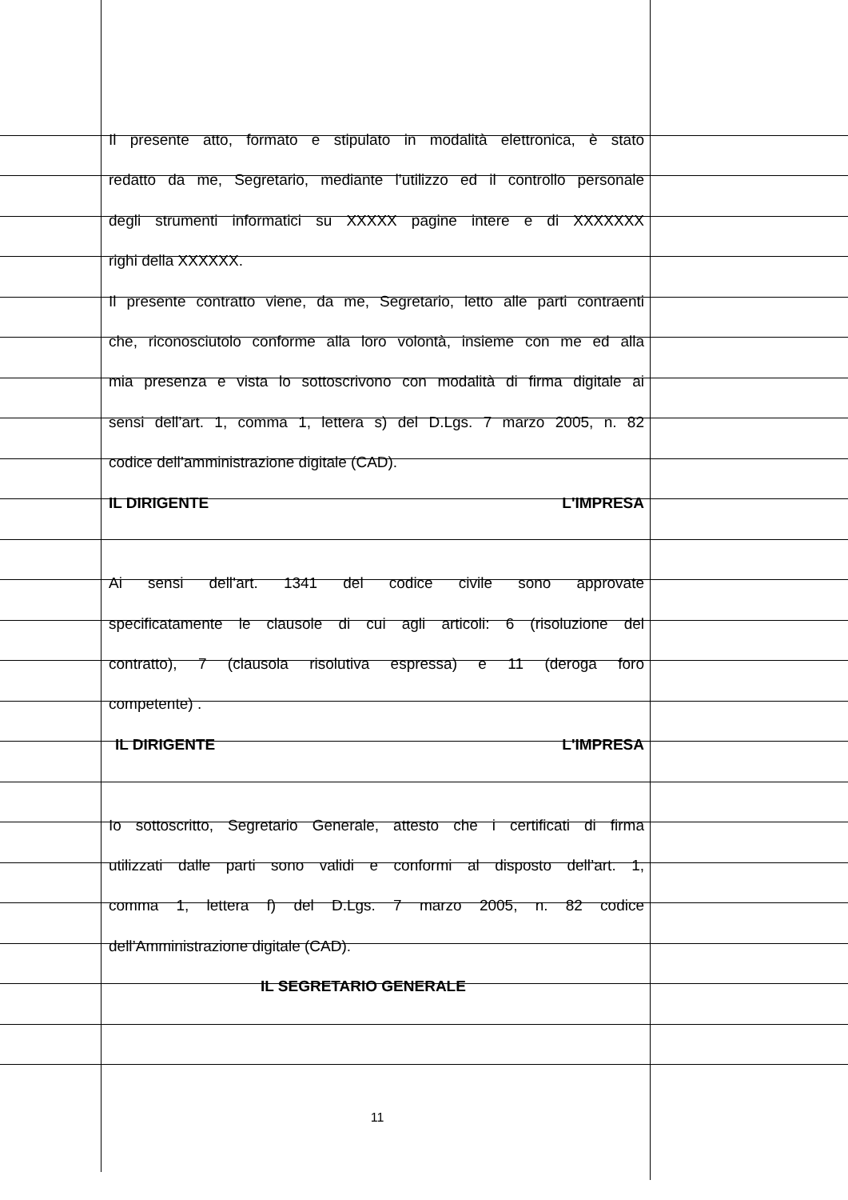Il presente atto, formato e stipulato in modalità elettronica, è stato
redatto da me, Segretario, mediante l’utilizzo ed il controllo personale
degli strumenti informatici su XXXXX pagine intere e di XXXXXXX
righi della XXXXXX.
Il presente contratto viene, da me, Segretario, letto alle parti contraenti
che, riconosciutolo conforme alla loro volontà, insieme con me ed alla
mia presenza e vista lo sottoscrivono con modalità di firma digitale ai
sensi dell’art. 1, comma 1, lettera s) del D.Lgs. 7 marzo 2005, n. 82
codice dell’amministrazione digitale (CAD).
IL DIRIGENTE L'IMPRESA
Ai sensi dell’art. 1341 del codice civile sono approvate
specificatamente le clausole di cui agli articoli: 6 (risoluzione del
contratto), 7 (clausola risolutiva espressa) e 11 (deroga foro
competente) .
IL DIRIGENTE L'IMPRESA
Io sottoscritto, Segretario Generale, attesto che i certificati di firma
utilizzati dalle parti sono validi e conformi al disposto dell’art. 1,
comma 1, lettera f) del D.Lgs. 7 marzo 2005, n. 82 codice
dell’Amministrazione digitale (CAD).
IL SEGRETARIO GENERALE
11